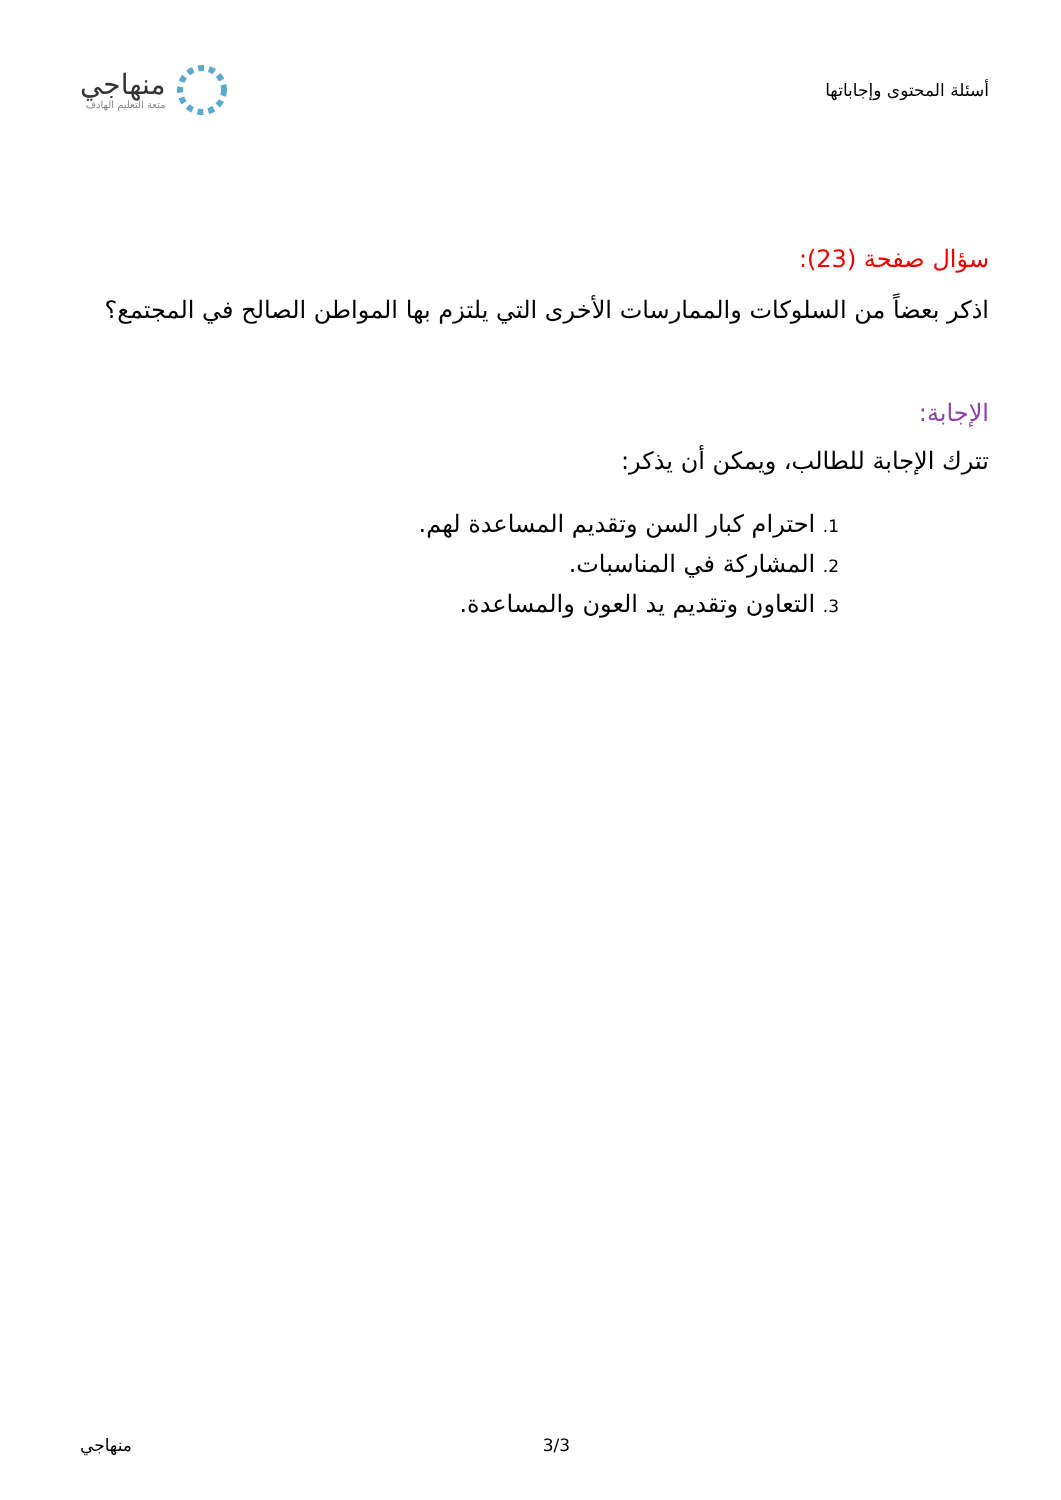أسئلة المحتوى وإجاباتها
منهاجي
متعة التعليم الهادف
سؤال صفحة (23):
اذكر بعضاً من السلوكات والممارسات الأخرى التي يلتزم بها المواطن الصالح في المجتمع؟
الإجابة:
تترك الإجابة للطالب، ويمكن أن يذكر:
1. احترام كبار السن وتقديم المساعدة لهم.
2. المشاركة في المناسبات.
3. التعاون وتقديم يد العون والمساعدة.
منهاجي 3/3